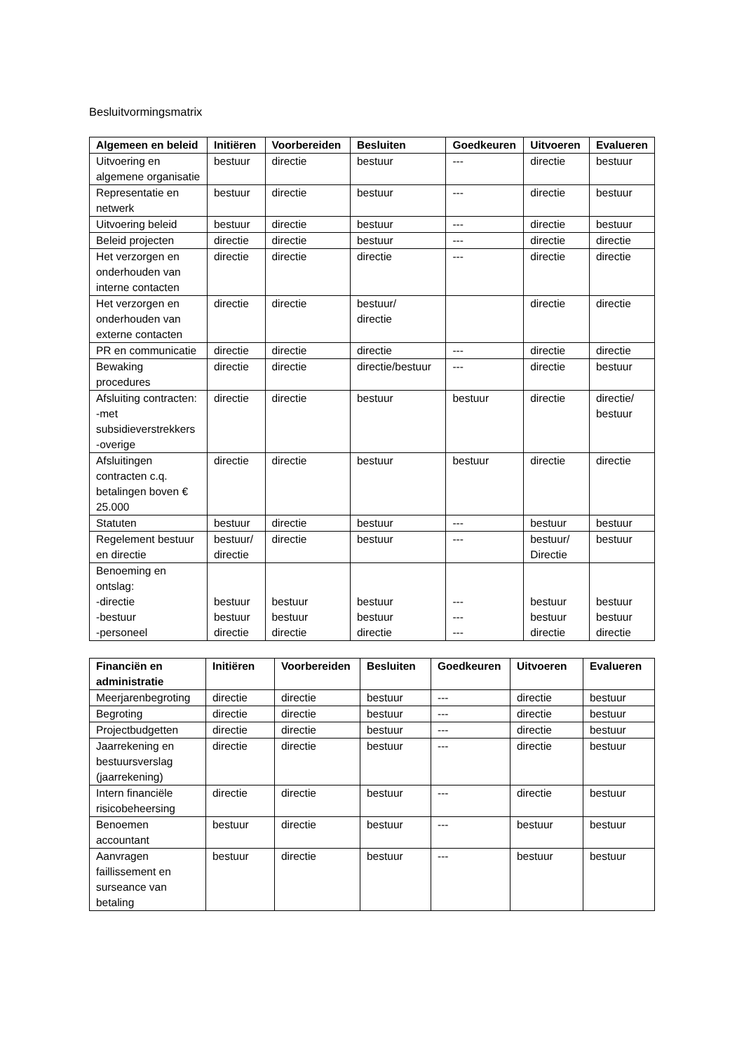Besluitvormingsmatrix
| Algemeen en beleid | Initiëren | Voorbereiden | Besluiten | Goedkeuren | Uitvoeren | Evalueren |
| --- | --- | --- | --- | --- | --- | --- |
| Uitvoering en algemene organisatie | bestuur | directie | bestuur | --- | directie | bestuur |
| Representatie en netwerk | bestuur | directie | bestuur | --- | directie | bestuur |
| Uitvoering beleid | bestuur | directie | bestuur | --- | directie | bestuur |
| Beleid projecten | directie | directie | bestuur | --- | directie | directie |
| Het verzorgen en onderhouden van interne contacten | directie | directie | directie | --- | directie | directie |
| Het verzorgen en onderhouden van externe contacten | directie | directie | bestuur/ directie | | directie | directie |
| PR en communicatie | directie | directie | directie | --- | directie | directie |
| Bewaking procedures | directie | directie | directie/bestuur | --- | directie | bestuur |
| Afsluiting contracten: -met subsidieverstrekkers -overige | directie | directie | bestuur | bestuur | directie | directie/ bestuur |
| Afsluitingen contracten c.q. betalingen boven € 25.000 | directie | directie | bestuur | bestuur | directie | directie |
| Statuten | bestuur | directie | bestuur | --- | bestuur | bestuur |
| Regelement bestuur en directie | bestuur/ directie | directie | bestuur | --- | bestuur/ Directie | bestuur |
| Benoeming en ontslag: -directie -bestuur -personeel | bestuur bestuur directie | bestuur bestuur directie | bestuur bestuur directie | --- --- --- | bestuur bestuur directie | bestuur bestuur directie |
| Financiën en administratie | Initiëren | Voorbereiden | Besluiten | Goedkeuren | Uitvoeren | Evalueren |
| --- | --- | --- | --- | --- | --- | --- |
| Meerjarenbegroting | directie | directie | bestuur | --- | directie | bestuur |
| Begroting | directie | directie | bestuur | --- | directie | bestuur |
| Projectbudgetten | directie | directie | bestuur | --- | directie | bestuur |
| Jaarrekening en bestuursverslag (jaarrekening) | directie | directie | bestuur | --- | directie | bestuur |
| Intern financiële risicobeheersing | directie | directie | bestuur | --- | directie | bestuur |
| Benoemen accountant | bestuur | directie | bestuur | --- | bestuur | bestuur |
| Aanvragen faillissement en surseance van betaling | bestuur | directie | bestuur | --- | bestuur | bestuur |